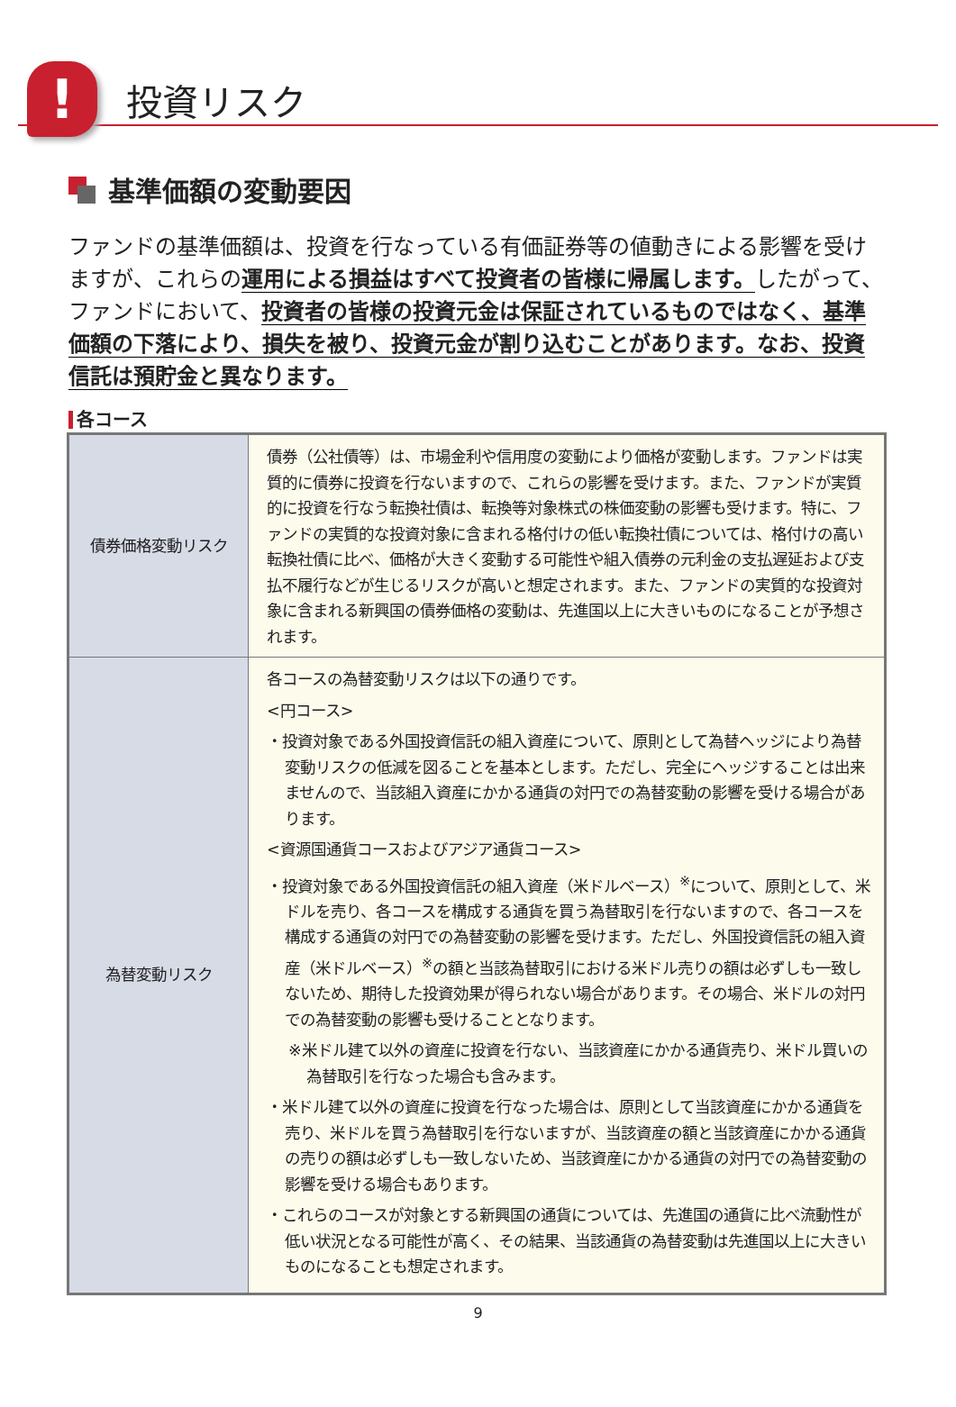!
投資リスク
基準価額の変動要因
ファンドの基準価額は、投資を行なっている有価証券等の値動きによる影響を受けますが、これらの運用による損益はすべて投資者の皆様に帰属します。したがって、ファンドにおいて、投資者の皆様の投資元金は保証されているものではなく、基準価額の下落により、損失を被り、投資元金が割り込むことがあります。なお、投資信託は預貯金と異なります。
各コース
| 債券価格変動リスク | 債券（公社債等）は、市場金利や信用度の変動により価格が変動します。ファンドは実質的に債券に投資を行ないますので、これらの影響を受けます。また、ファンドが実質的に投資を行なう転換社債は、転換等対象株式の株価変動の影響も受けます。特に、ファンドの実質的な投資対象に含まれる格付けの低い転換社債については、格付けの高い転換社債に比べ、価格が大きく変動する可能性や組入債券の元利金の支払遅延および支払不履行などが生じるリスクが高いと想定されます。また、ファンドの実質的な投資対象に含まれる新興国の債券価格の変動は、先進国以上に大きいものになることが予想されます。 |
| 為替変動リスク | 各コースの為替変動リスクは以下の通りです。 <円コース> ・投資対象である外国投資信託の組入資産について、原則として為替ヘッジにより為替変動リスクの低減を図ることを基本とします。ただし、完全にヘッジすることは出来ませんので、当該組入資産にかかる通貨の対円での為替変動の影響を受ける場合があります。 <資源国通貨コースおよびアジア通貨コース> ・投資対象である外国投資信託の組入資産（米ドルベース）<sup>※</sup>について、原則として、米ドルを売り、各コースを構成する通貨を買う為替取引を行ないますので、各コースを構成する通貨の対円での為替変動の影響を受けます。ただし、外国投資信託の組入資産（米ドルベース）<sup>※</sup>の額と当該為替取引における米ドル売りの額は必ずしも一致しないため、期待した投資効果が得られない場合があります。その場合、米ドルの対円での為替変動の影響も受けることとなります。 ※米ドル建て以外の資産に投資を行ない、当該資産にかかる通貨売り、米ドル買いの為替取引を行なった場合も含みます。 ・米ドル建て以外の資産に投資を行なった場合は、原則として当該資産にかかる通貨を売り、米ドルを買う為替取引を行ないますが、当該資産の額と当該資産にかかる通貨の売りの額は必ずしも一致しないため、当該資産にかかる通貨の対円での為替変動の影響を受ける場合もあります。 ・これらのコースが対象とする新興国の通貨については、先進国の通貨に比べ流動性が低い状況となる可能性が高く、その結果、当該通貨の為替変動は先進国以上に大きいものになることも想定されます。 |
9